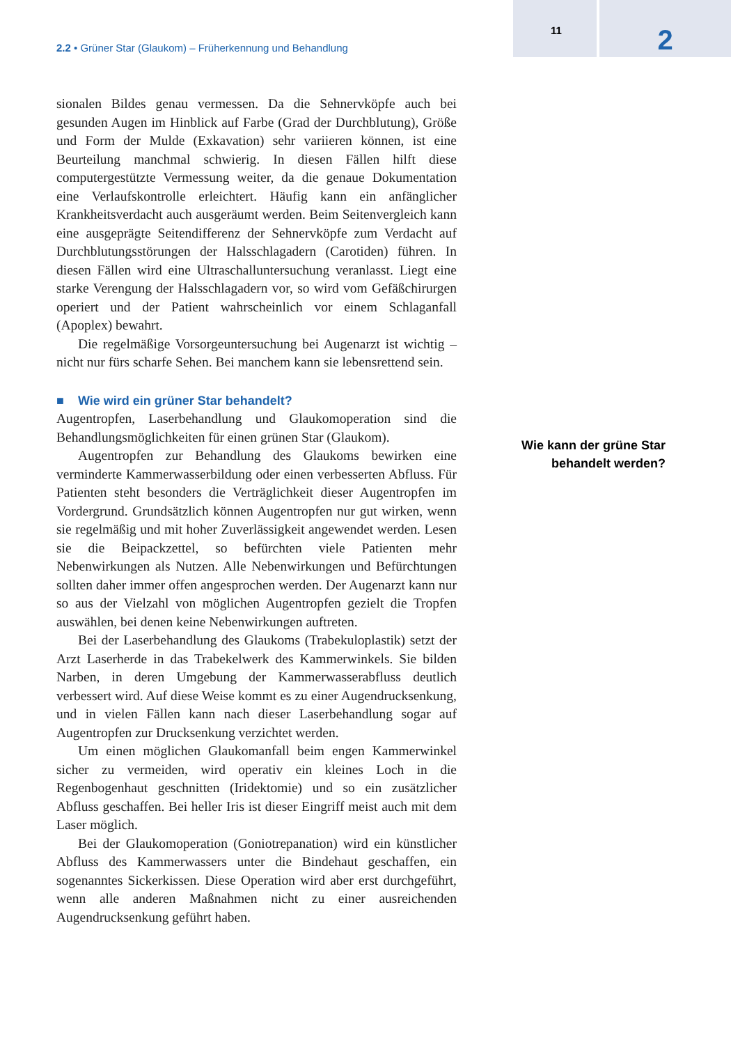2.2 • Grüner Star (Glaukom) – Früherkennung und Behandlung
11
2
sionalen Bildes genau vermessen. Da die Sehnervköpfe auch bei gesunden Augen im Hinblick auf Farbe (Grad der Durchblutung), Größe und Form der Mulde (Exkavation) sehr variieren können, ist eine Beurteilung manchmal schwierig. In diesen Fällen hilft diese computergestützte Vermessung weiter, da die genaue Dokumentation eine Verlaufskontrolle erleichtert. Häufig kann ein anfänglicher Krankheitsverdacht auch ausgeräumt werden. Beim Seitenvergleich kann eine ausgeprägte Seitendifferenz der Sehnervköpfe zum Verdacht auf Durchblutungsstörungen der Halsschlagadern (Carotiden) führen. In diesen Fällen wird eine Ultraschalluntersuchung veranlasst. Liegt eine starke Verengung der Halsschlagadern vor, so wird vom Gefäßchirurgen operiert und der Patient wahrscheinlich vor einem Schlaganfall (Apoplex) bewahrt.
Die regelmäßige Vorsorgeuntersuchung bei Augenarzt ist wichtig – nicht nur fürs scharfe Sehen. Bei manchem kann sie lebensrettend sein.
■ Wie wird ein grüner Star behandelt?
Augentropfen, Laserbehandlung und Glaukomoperation sind die Behandlungsmöglichkeiten für einen grünen Star (Glaukom).
Augentropfen zur Behandlung des Glaukoms bewirken eine verminderte Kammerwasserbildung oder einen verbesserten Abfluss. Für Patienten steht besonders die Verträglichkeit dieser Augentropfen im Vordergrund. Grundsätzlich können Augentropfen nur gut wirken, wenn sie regelmäßig und mit hoher Zuverlässigkeit angewendet werden. Lesen sie die Beipackzettel, so befürchten viele Patienten mehr Nebenwirkungen als Nutzen. Alle Nebenwirkungen und Befürchtungen sollten daher immer offen angesprochen werden. Der Augenarzt kann nur so aus der Vielzahl von möglichen Augentropfen gezielt die Tropfen auswählen, bei denen keine Nebenwirkungen auftreten.
Bei der Laserbehandlung des Glaukoms (Trabekuloplastik) setzt der Arzt Laserherde in das Trabekelwerk des Kammerwinkels. Sie bilden Narben, in deren Umgebung der Kammerwasserabfluss deutlich verbessert wird. Auf diese Weise kommt es zu einer Augendrucksenkung, und in vielen Fällen kann nach dieser Laserbehandlung sogar auf Augentropfen zur Drucksenkung verzichtet werden.
Um einen möglichen Glaukomanfall beim engen Kammerwinkel sicher zu vermeiden, wird operativ ein kleines Loch in die Regenbogenhaut geschnitten (Iridektomie) und so ein zusätzlicher Abfluss geschaffen. Bei heller Iris ist dieser Eingriff meist auch mit dem Laser möglich.
Bei der Glaukomoperation (Goniotrepanation) wird ein künstlicher Abfluss des Kammerwassers unter die Bindehaut geschaffen, ein sogenanntes Sickerkissen. Diese Operation wird aber erst durchgeführt, wenn alle anderen Maßnahmen nicht zu einer ausreichenden Augendrucksenkung geführt haben.
Wie kann der grüne Star behandelt werden?